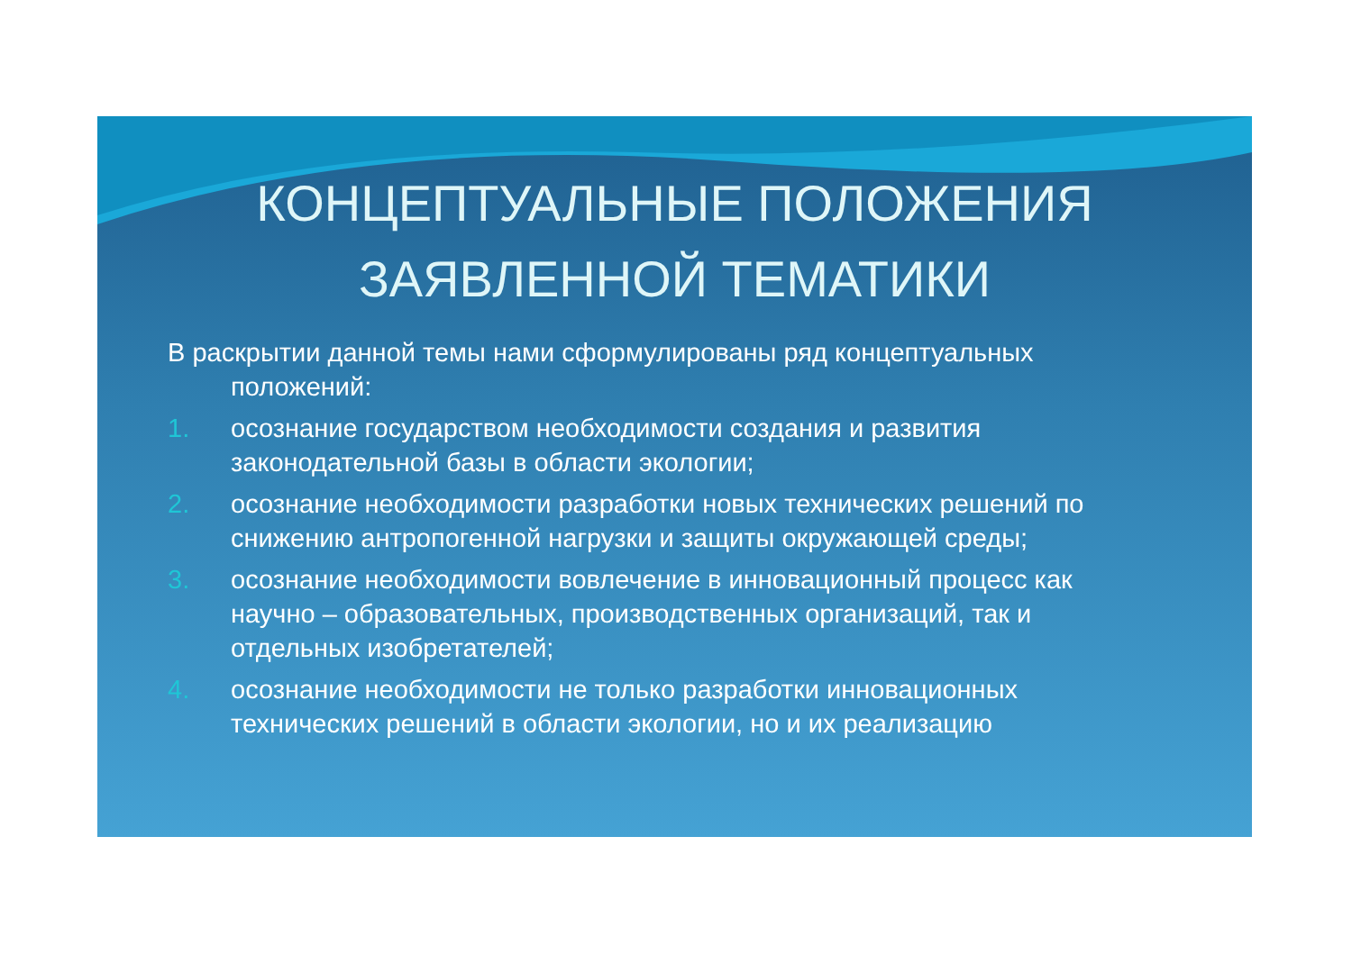КОНЦЕПТУАЛЬНЫЕ ПОЛОЖЕНИЯ
ЗАЯВЛЕННОЙ ТЕМАТИКИ
В раскрытии данной темы нами сформулированы ряд концептуальных положений:
1. осознание государством необходимости создания и развития законодательной базы в области экологии;
2. осознание необходимости разработки новых технических решений по снижению антропогенной нагрузки и защиты окружающей среды;
3. осознание необходимости вовлечение в инновационный процесс как научно – образовательных, производственных организаций, так и отдельных изобретателей;
4. осознание необходимости не только разработки инновационных технических решений в области экологии, но и их реализацию